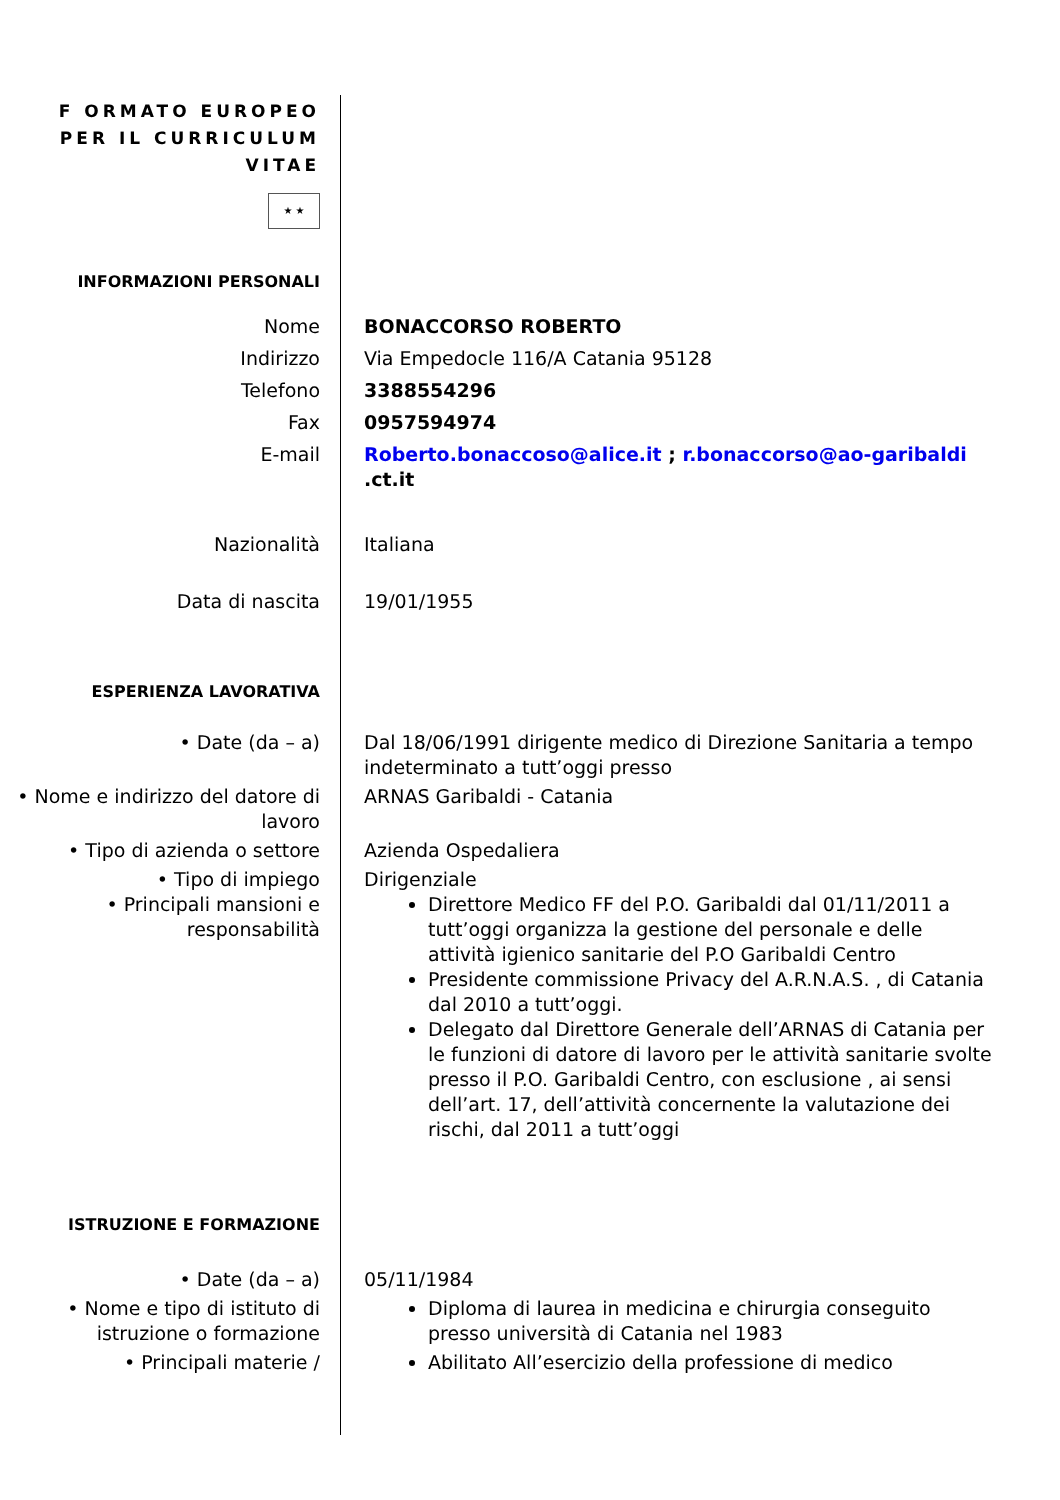F ORMATO EUROPEO
PER IL CURRICULUM
VITAE
★ ★
INFORMAZIONI PERSONALI
Nome BONACCORSO ROBERTO
Indirizzo Via Empedocle 116/A Catania 95128
Telefono 3388554296
Fax 0957594974
E-mail Roberto.bonaccoso@alice.it ; r.bonaccorso@ao-garibaldi
.ct.it
Nazionalità Italiana
Data di nascita 19/01/1955
ESPERIENZA LAVORATIVA
• Date (da – a) Dal 18/06/1991 dirigente medico di Direzione Sanitaria a tempo indeterminato a tutt’oggi presso
• Nome e indirizzo del datore di lavoro
ARNAS Garibaldi - Catania
• Tipo di azienda o settore Azienda Ospedaliera
• Tipo di impiego Dirigenziale
• Principali mansioni e responsabilità
Direttore Medico FF del P.O. Garibaldi dal 01/11/2011 a tutt’oggi organizza la gestione del personale e delle attività igienico sanitarie del P.O Garibaldi Centro
Presidente commissione Privacy del A.R.N.A.S. , di Catania dal 2010 a tutt’oggi.
Delegato dal Direttore Generale dell’ARNAS di Catania per le funzioni di datore di lavoro per le attività sanitarie svolte presso il P.O. Garibaldi Centro, con esclusione , ai sensi dell’art. 17, dell’attività concernente la valutazione dei rischi, dal 2011 a tutt’oggi
ISTRUZIONE E FORMAZIONE
• Date (da – a) 05/11/1984
• Nome e tipo di istituto di istruzione o formazione
Diploma di laurea in medicina e chirurgia conseguito presso università di Catania nel 1983
• Principali materie / Abilitato All’esercizio della professione di medico